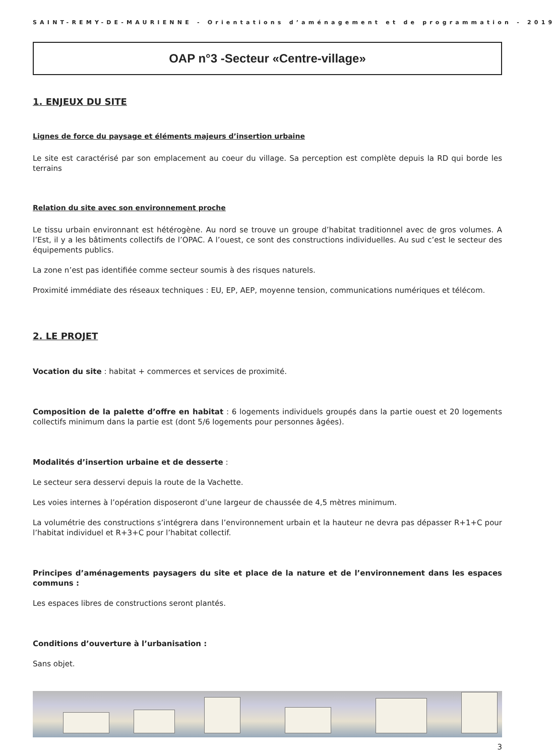SAINT-REMY-DE-MAURIENNE - Orientations d’aménagement et de programmation - 2019
OAP n°3 -Secteur «Centre-village»
1. ENJEUX DU SITE
Lignes de force du paysage et éléments majeurs d’insertion urbaine
Le site est caractérisé par son emplacement au coeur du village. Sa perception est complète depuis la RD qui borde les terrains
Relation du site avec son environnement proche
Le tissu urbain environnant est hétérogène. Au nord se trouve un groupe d’habitat traditionnel avec de gros volumes. A l’Est, il y a les bâtiments collectifs de l’OPAC. A l’ouest, ce sont des constructions individuelles. Au sud c’est le secteur des équipements publics.
La zone n’est pas identifiée comme secteur soumis à des risques naturels.
Proximité immédiate des réseaux techniques : EU, EP, AEP, moyenne tension, communications numériques et télécom.
2. LE PROJET
Vocation du site : habitat + commerces et services de proximité.
Composition de la palette d’offre en habitat : 6 logements individuels groupés dans la partie ouest et 20 logements collectifs minimum dans la partie est (dont 5/6 logements pour personnes âgées).
Modalités d’insertion urbaine et de desserte :
Le secteur sera desservi depuis la route de la Vachette.
Les voies internes à l’opération disposeront d’une largeur de chaussée de 4,5 mètres minimum.
La volumétrie des constructions s’intégrera dans l’environnement urbain et la hauteur ne devra pas dépasser R+1+C pour l’habitat individuel et R+3+C pour l’habitat collectif.
Principes d’aménagements paysagers du site et place de la nature et de l’environnement dans les espaces communs :
Les espaces libres de constructions seront plantés.
Conditions d’ouverture à l’urbanisation :
Sans objet.
3